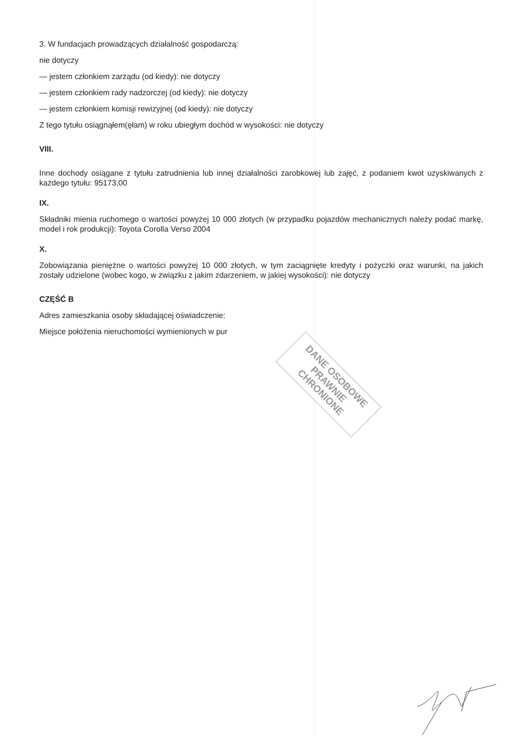3. W fundacjach prowadzących działalność gospodarczą:
nie dotyczy
— jestem członkiem zarządu (od kiedy): nie dotyczy
— jestem członkiem rady nadzorczej (od kiedy): nie dotyczy
— jestem członkiem komisji rewizyjnej (od kiedy): nie dotyczy
Z tego tytułu osiągnąłem(ęłam) w roku ubiegłym dochód w wysokości: nie dotyczy
VIII.
Inne dochody osiągane z tytułu zatrudnienia lub innej działalności zarobkowej lub zajęć, z podaniem kwot uzyskiwanych z każdego tytułu: 95173,00
IX.
Składniki mienia ruchomego o wartości powyżej 10 000 złotych (w przypadku pojazdów mechanicznych należy podać markę, model i rok produkcji): Toyota Corolla Verso 2004
X.
Zobowiązania pieniężne o wartości powyżej 10 000 złotych, w tym zaciągnięte kredyty i pożyczki oraz warunki, na jakich zostały udzielone (wobec kogo, w związku z jakim zdarzeniem, w jakiej wysokości): nie dotyczy
CZĘŚĆ B
Adres zamieszkania osoby składającej oświadczenie:
Miejsce położenia nieruchomości wymienionych w pur
DANE OSOBOWE
PRAWNIE CHRONIONE